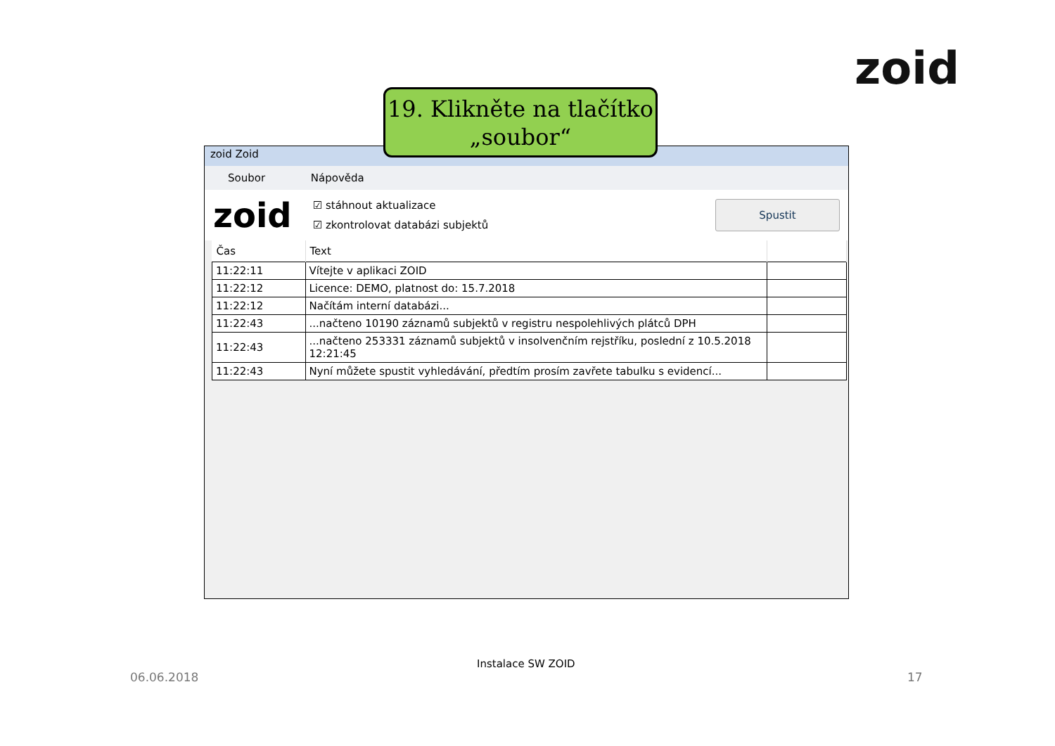zoid
19. Klikněte na tlačítko „soubor“
zoid Zoid
Soubor Nápověda
zoid
☑ stáhnout aktualizace
☑ zkontrolovat databázi subjektů
Spustit
| Čas | Text | |
| --- | --- | --- |
| 11:22:11 | Vítejte v aplikaci ZOID | |
| 11:22:12 | Licence: DEMO, platnost do: 15.7.2018 | |
| 11:22:12 | Načítám interní databázi... | |
| 11:22:43 | ...načteno 10190 záznamů subjektů v registru nespolehlivých plátců DPH | |
| 11:22:43 | ...načteno 253331 záznamů subjektů v insolvenčním rejstříku, poslední z 10.5.2018 12:21:45 | |
| 11:22:43 | Nyní můžete spustit vyhledávání, předtím prosím zavřete tabulku s evidencí... | |
06.06.2018
Instalace SW ZOID
17